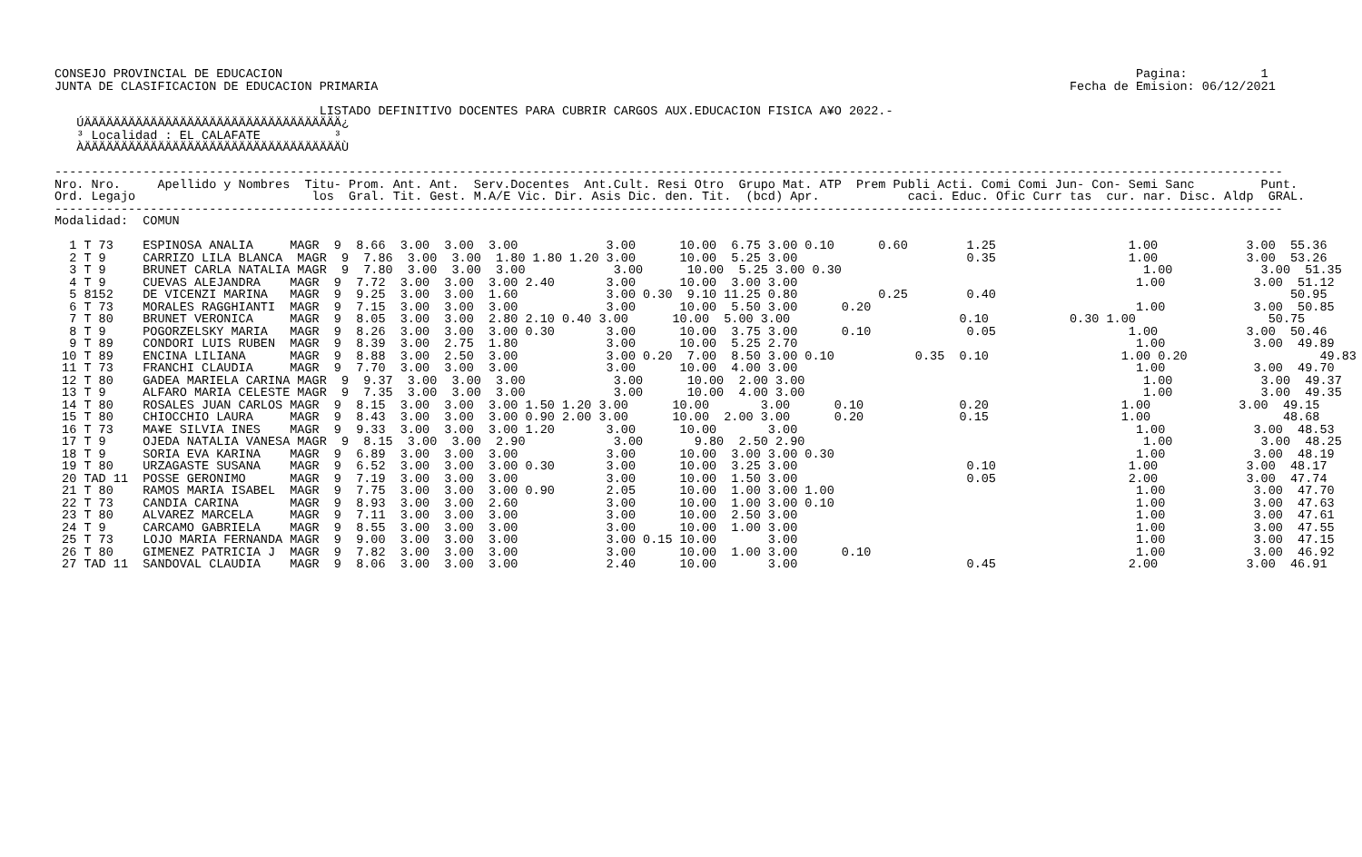CONSEJO PROVINCIAL DE EDUCACION                                                                                                                    Pagina:          1
JUNTA DE CLASIFICACION DE EDUCACION PRIMARIA                                                                                              Fecha de Emision: 06/12/2021

                                    LISTADO DEFINITIVO DOCENTES PARA CUBRIR CARGOS AUX.EDUCACION FISICA A¥O 2022.-
   ÚÄÄÄÄÄÄÄÄÄÄÄÄÄÄÄÄÄÄÄÄÄÄÄÄÄÄÄÄÄÄÄÄÄÄÄ¿
   ³ Localidad : EL CALAFATE          ³
   ÀÄÄÄÄÄÄÄÄÄÄÄÄÄÄÄÄÄÄÄÄÄÄÄÄÄÄÄÄÄÄÄÄÄÄÄÙ

-----------------------------------------------------------------------------------------------------------------------------------------------------------------------
Nro. Nro.     Apellido y Nombres  Titu- Prom. Ant. Ant.  Serv.Docentes  Ant.Cult. Resi Otro  Grupo Mat. ATP  Prem Publi Acti. Comi Comi Jun- Con- Semi Sanc         Punt.
Ord. Legajo                        los  Gral. Tit. Gest. M.A/E Vic. Dir. Asis Dic. den. Tit.  (bcd) Apr.            caci. Educ. Ofic Curr tas  cur. nar. Disc. Aldp  GRAL.
-----------------------------------------------------------------------------------------------------------------------------------------------------------------------
Modalidad:  COMUN

  1 T 73    ESPINOSA ANALIA     MAGR  9  8.66  3.00  3.00  3.00            3.00      10.00  6.75 3.00 0.10      0.60        1.25                  1.00            3.00  55.36
  2 T 9     CARRIZO LILA BLANCA  MAGR  9  7.86  3.00  3.00  1.80 1.80 1.20 3.00      10.00  5.25 3.00                       0.35                  1.00            3.00  53.26
  3 T 9     BRUNET CARLA NATALIA MAGR  9  7.80  3.00  3.00  3.00            3.00      10.00  5.25 3.00 0.30                                         1.00            3.00  51.35
  4 T 9     CUEVAS ALEJANDRA    MAGR  9  7.72  3.00  3.00  3.00 2.40       3.00      10.00  3.00 3.00                                              1.00            3.00  51.12
  5 8152    DE VICENZI MARINA   MAGR  9  9.25  3.00  3.00  1.60            3.00 0.30  9.10 11.25 0.80           0.25        0.40                                        50.95
  6 T 73    MORALES RAGGHIANTI  MAGR  9  7.15  3.00  3.00  3.00            3.00      10.00  5.50 3.00      0.20                                    1.00            3.00  50.85
  7 T 80    BRUNET VERONICA     MAGR  9  8.05  3.00  3.00  2.80 2.10 0.40 3.00      10.00  5.00 3.00                       0.10           0.30 1.00                  50.75
  8 T 9     POGORZELSKY MARIA   MAGR  9  8.26  3.00  3.00  3.00 0.30       3.00      10.00  3.75 3.00      0.10             0.05                  1.00            3.00  50.46
  9 T 89    CONDORI LUIS RUBEN  MAGR  9  8.39  3.00  2.75  1.80            3.00      10.00  5.25 2.70                                              1.00            3.00  49.89
 10 T 89    ENCINA LILIANA      MAGR  9  8.88  3.00  2.50  3.00            3.00 0.20  7.00  8.50 3.00 0.10           0.35  0.10                  1.00 0.20                  49.83
 11 T 73    FRANCHI CLAUDIA     MAGR  9  7.70  3.00  3.00  3.00            3.00      10.00  4.00 3.00                                              1.00            3.00  49.70
 12 T 80    GADEA MARIELA CARINA MAGR  9  9.37  3.00  3.00  3.00            3.00      10.00  2.00 3.00                                              1.00            3.00  49.37
 13 T 9     ALFARO MARIA CELESTE MAGR  9  7.35  3.00  3.00  3.00            3.00      10.00  4.00 3.00                                              1.00            3.00  49.35
 14 T 80    ROSALES JUAN CARLOS MAGR  9  8.15  3.00  3.00  3.00 1.50 1.20 3.00      10.00       3.00      0.10             0.20                  1.00            3.00  49.15
 15 T 80    CHIOCCHIO LAURA     MAGR  9  8.43  3.00  3.00  3.00 0.90 2.00 3.00      10.00  2.00 3.00      0.20             0.15                  1.00                  48.68
 16 T 73    MA¥E SILVIA INES    MAGR  9  9.33  3.00  3.00  3.00 1.20       3.00      10.00       3.00                                              1.00            3.00  48.53
 17 T 9     OJEDA NATALIA VANESA MAGR  9  8.15  3.00  3.00  2.90            3.00       9.80  2.50 2.90                                              1.00            3.00  48.25
 18 T 9     SORIA EVA KARINA    MAGR  9  6.89  3.00  3.00  3.00            3.00      10.00  3.00 3.00 0.30                                         1.00            3.00  48.19
 19 T 80    URZAGASTE SUSANA    MAGR  9  6.52  3.00  3.00  3.00 0.30       3.00      10.00  3.25 3.00                       0.10                  1.00            3.00  48.17
 20 TAD 11  POSSE GERONIMO      MAGR  9  7.19  3.00  3.00  3.00            3.00      10.00  1.50 3.00                       0.05                  2.00            3.00  47.74
 21 T 80    RAMOS MARIA ISABEL  MAGR  9  7.75  3.00  3.00  3.00 0.90       2.05      10.00  1.00 3.00 1.00                                         1.00            3.00  47.70
 22 T 73    CANDIA CARINA       MAGR  9  8.93  3.00  3.00  2.60            3.00      10.00  1.00 3.00 0.10                                         1.00            3.00  47.63
 23 T 80    ALVAREZ MARCELA     MAGR  9  7.11  3.00  3.00  3.00            3.00      10.00  2.50 3.00                                              1.00            3.00  47.61
 24 T 9     CARCAMO GABRIELA    MAGR  9  8.55  3.00  3.00  3.00            3.00      10.00  1.00 3.00                                              1.00            3.00  47.55
 25 T 73    LOJO MARIA FERNANDA MAGR  9  9.00  3.00  3.00  3.00            3.00 0.15 10.00       3.00                                              1.00            3.00  47.15
 26 T 80    GIMENEZ PATRICIA J  MAGR  9  7.82  3.00  3.00  3.00            3.00      10.00  1.00 3.00      0.10                                    1.00            3.00  46.92
 27 TAD 11  SANDOVAL CLAUDIA    MAGR  9  8.06  3.00  3.00  3.00            2.40      10.00       3.00                       0.45                  2.00            3.00  46.91